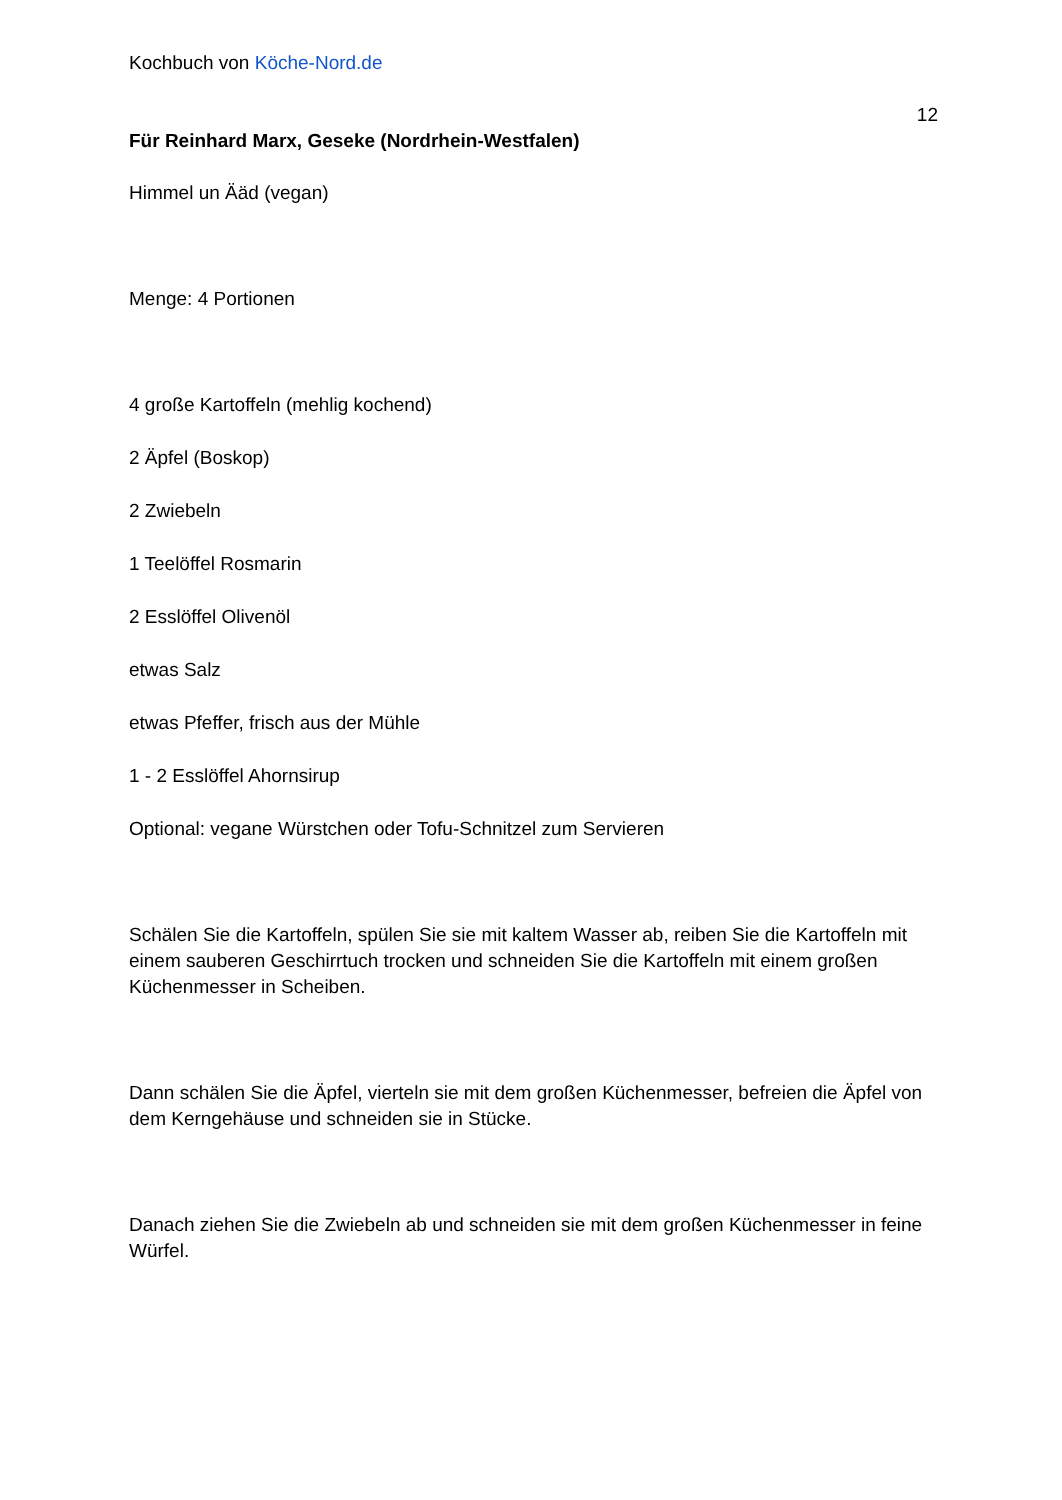Kochbuch von Köche-Nord.de
12
Für Reinhard Marx, Geseke (Nordrhein-Westfalen)
Himmel un Ääd (vegan)
Menge: 4 Portionen
4 große Kartoffeln (mehlig kochend)
2 Äpfel (Boskop)
2 Zwiebeln
1 Teelöffel Rosmarin
2 Esslöffel Olivenöl
etwas Salz
etwas Pfeffer, frisch aus der Mühle
1 - 2 Esslöffel Ahornsirup
Optional: vegane Würstchen oder Tofu-Schnitzel zum Servieren
Schälen Sie die Kartoffeln, spülen Sie sie mit kaltem Wasser ab, reiben Sie die Kartoffeln mit einem sauberen Geschirrtuch trocken und schneiden Sie die Kartoffeln mit einem großen Küchenmesser in Scheiben.
Dann schälen Sie die Äpfel, vierteln sie mit dem großen Küchenmesser, befreien die Äpfel von dem Kerngehäuse und schneiden sie in Stücke.
Danach ziehen Sie die Zwiebeln ab und schneiden sie mit dem großen Küchenmesser in feine Würfel.